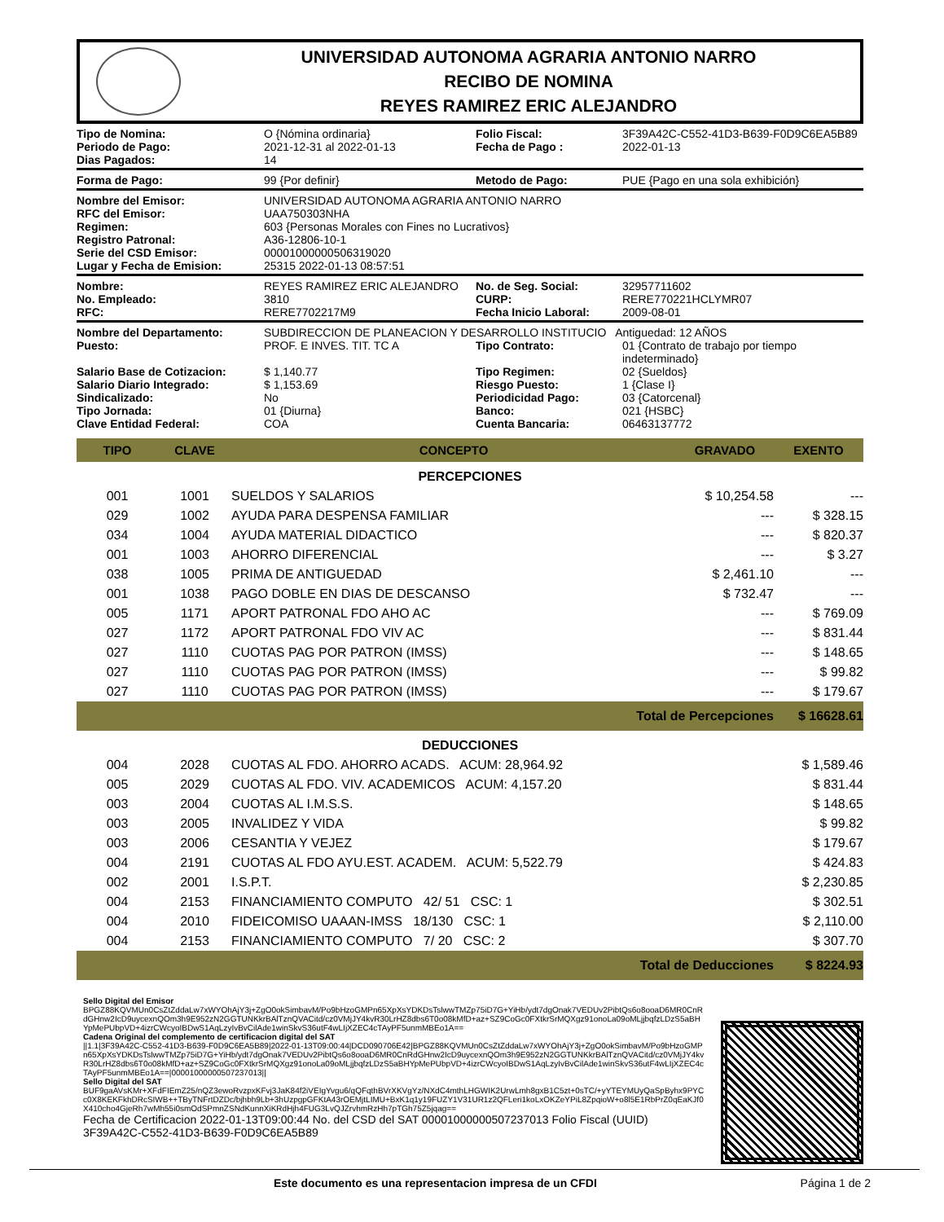UNIVERSIDAD AUTONOMA AGRARIA ANTONIO NARRO
RECIBO DE NOMINA
REYES RAMIREZ ERIC ALEJANDRO
| Tipo de Nomina: | O {Nómina ordinaria} | Folio Fiscal: | 3F39A42C-C552-41D3-B639-F0D9C6EA5B89 |
| Periodo de Pago: | 2021-12-31 al 2022-01-13 | Fecha de Pago : | 2022-01-13 |
| Dias Pagados: | 14 | | |
| Forma de Pago: | 99 {Por definir} | Metodo de Pago: | PUE {Pago en una sola exhibición} |
| Nombre del Emisor: | UNIVERSIDAD AUTONOMA AGRARIA ANTONIO NARRO |
| RFC del Emisor: | UAA750303NHA |
| Regimen: | 603 {Personas Morales con Fines no Lucrativos} |
| Registro Patronal: | A36-12806-10-1 |
| Serie del CSD Emisor: | 00001000000506319020 |
| Lugar y Fecha de Emision: | 25315 2022-01-13 08:57:51 |
| Nombre: | REYES RAMIREZ ERIC ALEJANDRO | No. de Seg. Social: | 32957711602 |
| No. Empleado: | 3810 | CURP: | RERE770221HCLYMR07 |
| RFC: | RERE7702217M9 | Fecha Inicio Laboral: | 2009-08-01 |
| Nombre del Departamento: | SUBDIRECCION DE PLANEACION Y DESARROLLO INSTITUCIO Antiguedad: 12 AÑOS | | |
| Puesto: | PROF. E INVES. TIT. TC A | Tipo Contrato: | 01 {Contrato de trabajo por tiempo indeterminado} |
| Salario Base de Cotizacion: | $ 1,140.77 | Tipo Regimen: | 02 {Sueldos} |
| Salario Diario Integrado: | $ 1,153.69 | Riesgo Puesto: | 1 {Clase I} |
| Sindicalizado: | No | Periodicidad Pago: | 03 {Catorcenal} |
| Tipo Jornada: | 01 {Diurna} | Banco: | 021 {HSBC} |
| Clave Entidad Federal: | COA | Cuenta Bancaria: | 06463137772 |
| TIPO | CLAVE | CONCEPTO | GRAVADO | EXENTO |
| --- | --- | --- | --- | --- |
| PERCEPCIONES | | | | |
| 001 | 1001 | SUELDOS Y SALARIOS | $ 10,254.58 | --- |
| 029 | 1002 | AYUDA PARA DESPENSA FAMILIAR | --- | $ 328.15 |
| 034 | 1004 | AYUDA MATERIAL DIDACTICO | --- | $ 820.37 |
| 001 | 1003 | AHORRO DIFERENCIAL | --- | $ 3.27 |
| 038 | 1005 | PRIMA DE ANTIGUEDAD | $ 2,461.10 | --- |
| 001 | 1038 | PAGO DOBLE EN DIAS DE DESCANSO | $ 732.47 | --- |
| 005 | 1171 | APORT PATRONAL FDO AHO AC | --- | $ 769.09 |
| 027 | 1172 | APORT PATRONAL FDO VIV AC | --- | $ 831.44 |
| 027 | 1110 | CUOTAS PAG POR PATRON (IMSS) | --- | $ 148.65 |
| 027 | 1110 | CUOTAS PAG POR PATRON (IMSS) | --- | $ 99.82 |
| 027 | 1110 | CUOTAS PAG POR PATRON (IMSS) | --- | $ 179.67 |
| Total de Percepciones | | | | $ 16628.61 |
| DEDUCCIONES | | | | |
| 004 | 2028 | CUOTAS AL FDO. AHORRO ACADS. ACUM: 28,964.92 | | $ 1,589.46 |
| 005 | 2029 | CUOTAS AL FDO. VIV. ACADEMICOS ACUM: 4,157.20 | | $ 831.44 |
| 003 | 2004 | CUOTAS AL I.M.S.S. | | $ 148.65 |
| 003 | 2005 | INVALIDEZ Y VIDA | | $ 99.82 |
| 003 | 2006 | CESANTIA Y VEJEZ | | $ 179.67 |
| 004 | 2191 | CUOTAS AL FDO AYU.EST. ACADEM. ACUM: 5,522.79 | | $ 424.83 |
| 002 | 2001 | I.S.P.T. | | $ 2,230.85 |
| 004 | 2153 | FINANCIAMIENTO COMPUTO 42/ 51 CSC: 1 | | $ 302.51 |
| 004 | 2010 | FIDEICOMISO UAAAN-IMSS 18/130 CSC: 1 | | $ 2,110.00 |
| 004 | 2153 | FINANCIAMIENTO COMPUTO 7/ 20 CSC: 2 | | $ 307.70 |
| Total de Deducciones | | | | $ 8224.93 |
Sello Digital del Emisor
BPGZ88KQVMUn0CsZtZddaLw7xWYOhAjY3j+ZgO0okSimbavM/Po9bHzoGMPn65XpXsYDKDsTslwwTMZp75iD7G+YiHb/ydt7dgOnak7VEDUv2PibtQs6o8ooaD6MR0CnRdGHnw2IcD9uycexnQOm3h9E952zN2GGTUNKkrBAlTznQVACitd/cz0VMjJY4kvR30LrHZ8dbs6T0o08kMfD+az+SZ9CoGc0FXtkrSrMQXgz91onoLa09oMLjjbqfzLDzS5aBHYpMePUbpVD+4izrCWcyoIBDwS1AqLzyIvBvCilAde1winSkvS36utF4wLIjXZEC4cTAyPF5unmMBEo1A==
Cadena Original del complemento de certificacion digital del SAT
||1.1|3F39A42C-C552-41D3-B639-F0D9C6EA5B89|2022-01-13T09:00:44|DCD090706E42|BPGZ88KQVMUn0CsZtZddaLw7xWYOhAjY3j+ZgO0okSimbavM/Po9bHzoGMPn65XpXsYDKDsTslwwTMZp75iD7G+YiHb/ydt7dgOnak7VEDUv2PibtQs6o8ooaD6MR0CnRdGHnw2IcD9uycexnQOm3h9E952zN2GGTUNKkrBAlTznQVACitd/cz0VMjJY4kvR30LrHZ8dbs6T0o08kMfD+az+SZ9CoGc0FXtkrSrMQXgz91onoLa09oMLjjbqfzLDzS5aBHYpMePUbpVD+4izrCWcyoIBDwS1AqLzyIvBvCilAde1winSkvS36utF4wLIjXZEC4cTAyPF5unmMBEo1A==|00001000000507237013||
Sello Digital del SAT
BUF9gaAVsKMr+XFdFIEmZ25/nQZ3ewoRvzpxKFvj3JaK84f2iVEIgYvgu6/qQFqthBVrXKVgYz/NXdC4mthLHGWIK2UrwLmh8gxB1C5zt+0sTC/+yYTEYMUyQaSpByhx9PYCc0X8KEKFkhDRcSIWB++TByTNFrtDZDc/bjhbh9Lb+3hUzpgpGFKtA43rOEMjtLIMU+BxK1q1y19FUZY1V31UR1z2QFLeri1koLxOKZeYPiL8ZpqioW+o8l5E1RbPrZ0qEaKJf0X410cho4GjeRh7wMh55i0smOdSPmnZSNdKunnXiKRdHjh4FUG3LvQJZrvhmRzHh7pTGh75Z5jqag==
Fecha de Certificacion 2022-01-13T09:00:44 No. del CSD del SAT 00001000000507237013 Folio Fiscal (UUID) 3F39A42C-C552-41D3-B639-F0D9C6EA5B89
Este documento es una representacion impresa de un CFDI Página 1 de 2